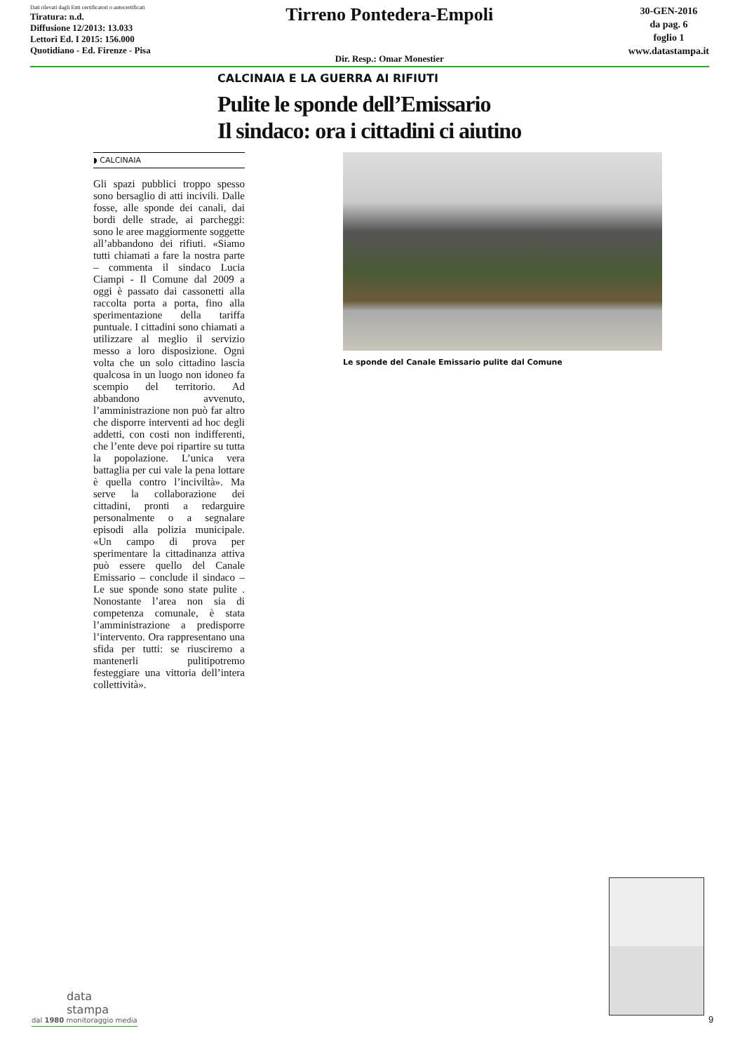Dati rilevati dagli Enti certificatori o autocertificati
Tiratura: n.d.
Diffusione 12/2013: 13.033
Lettori Ed. I 2015: 156.000
Quotidiano - Ed. Firenze - Pisa
Tirreno Pontedera-Empoli
Dir. Resp.: Omar Monestier
30-GEN-2016
da pag. 6
foglio 1
www.datastampa.it
CALCINAIA E LA GUERRA AI RIFIUTI
Pulite le sponde dell’Emissario
Il sindaco: ora i cittadini ci aiutino
◗ CALCINAIA
Gli spazi pubblici troppo spesso sono bersaglio di atti incivili. Dalle fosse, alle sponde dei canali, dai bordi delle strade, ai parcheggi: sono le aree maggiormente soggette all’abbandono dei rifiuti. «Siamo tutti chiamati a fare la nostra parte – commenta il sindaco Lucia Ciampi - Il Comune dal 2009 a oggi è passato dai cassonetti alla raccolta porta a porta, fino alla sperimentazione della tariffa puntuale. I cittadini sono chiamati a utilizzare al meglio il servizio messo a loro disposizione. Ogni volta che un solo cittadino lascia qualcosa in un luogo non idoneo fa scempio del territorio. Ad abbandono avvenuto, l’amministrazione non può far altro che disporre interventi ad hoc degli addetti, con costi non indifferenti, che l’ente deve poi ripartire su tutta la popolazione. L’unica vera battaglia per cui vale la pena lottare è quella contro l’inciviltà». Ma serve la collaborazione dei cittadini, pronti a redarguire personalmente o a segnalare episodi alla polizia municipale. «Un campo di prova per sperimentare la cittadinanza attiva può essere quello del Canale Emissario – conclude il sindaco – Le sue sponde sono state pulite . Nonostante l’area non sia di competenza comunale, è stata l’amministrazione a predisporre l’intervento. Ora rappresentano una sfida per tutti: se riusciremo a mantenerli pulitipotremo festeggiare una vittoria dell’intera collettività».
Le sponde del Canale Emissario pulite dal Comune
data
stampa
dal 1980 monitoraggio media
9